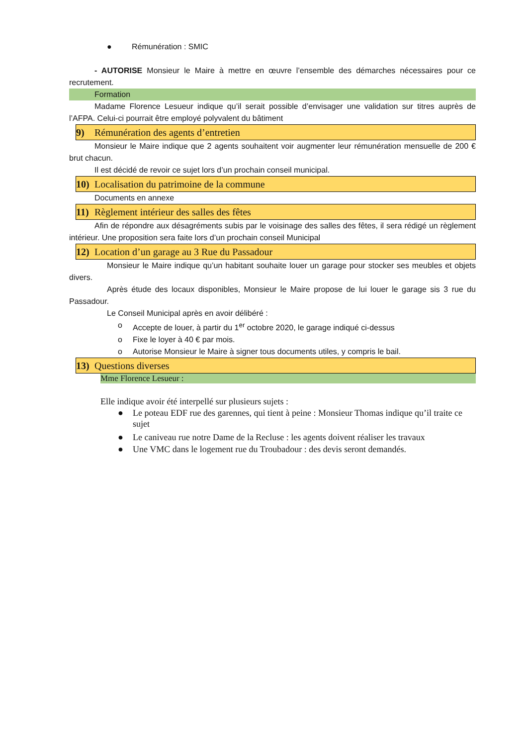● Rémunération : SMIC
- AUTORISE Monsieur le Maire à mettre en œuvre l’ensemble des démarches nécessaires pour ce recrutement.
Formation
Madame Florence Lesueur indique qu’il serait possible d’envisager une validation sur titres auprès de l’AFPA. Celui-ci pourrait être employé polyvalent du bâtiment
9) Rémunération des agents d’entretien
Monsieur le Maire indique que 2 agents souhaitent voir augmenter leur rémunération mensuelle de 200 € brut chacun.
Il est décidé de revoir ce sujet lors d’un prochain conseil municipal.
10) Localisation du patrimoine de la commune
Documents en annexe
11) Règlement intérieur des salles des fêtes
Afin de répondre aux désagréments subis par le voisinage des salles des fêtes, il sera rédigé un règlement intérieur. Une proposition sera faite lors d’un prochain conseil Municipal
12) Location d’un garage au 3 Rue du Passadour
Monsieur le Maire indique qu’un habitant souhaite louer un garage pour stocker ses meubles et objets divers.
Après étude des locaux disponibles, Monsieur le Maire propose de lui louer le garage sis 3 rue du Passadour.
Le Conseil Municipal après en avoir délibéré :
o Accepte de louer, à partir du 1<sup>er</sup> octobre 2020, le garage indiqué ci-dessus
o Fixe le loyer à 40 € par mois.
o Autorise Monsieur le Maire à signer tous documents utiles, y compris le bail.
13) Questions diverses
Mme Florence Lesueur :
Elle indique avoir été interpellé sur plusieurs sujets :
● Le poteau EDF rue des garennes, qui tient à peine : Monsieur Thomas indique qu’il traite ce sujet
● Le caniveau rue notre Dame de la Recluse : les agents doivent réaliser les travaux
● Une VMC dans le logement rue du Troubadour : des devis seront demandés.